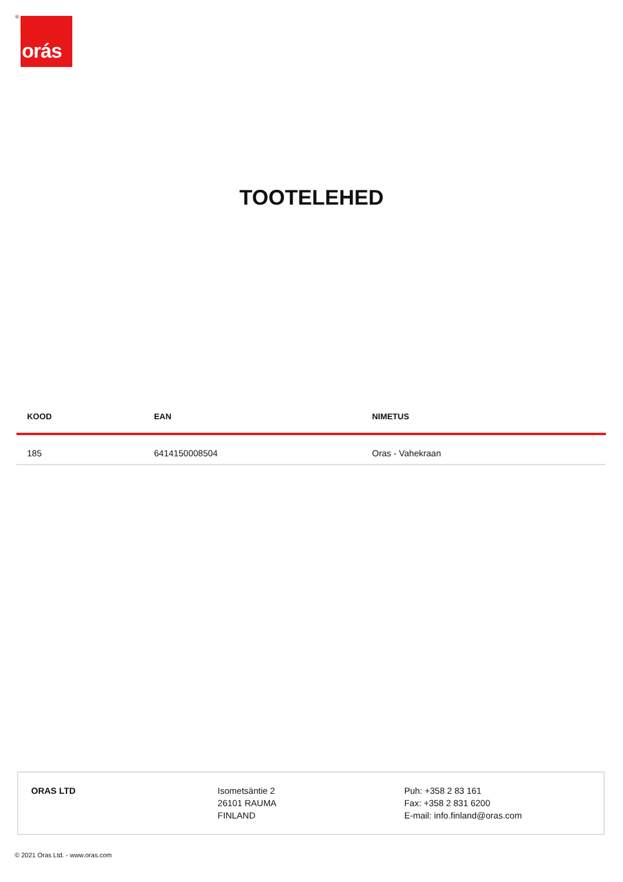® orás
TOOTELEHED
| KOOD | EAN | NIMETUS |
| --- | --- | --- |
| 185 | 6414150008504 | Oras - Vahekraan |
ORAS LTD Isometsäntie 2
26101 RAUMA
FINLAND
Puh: +358 2 83 161
Fax: +358 2 831 6200
E-mail: info.finland@oras.com
© 2021 Oras Ltd. - www.oras.com